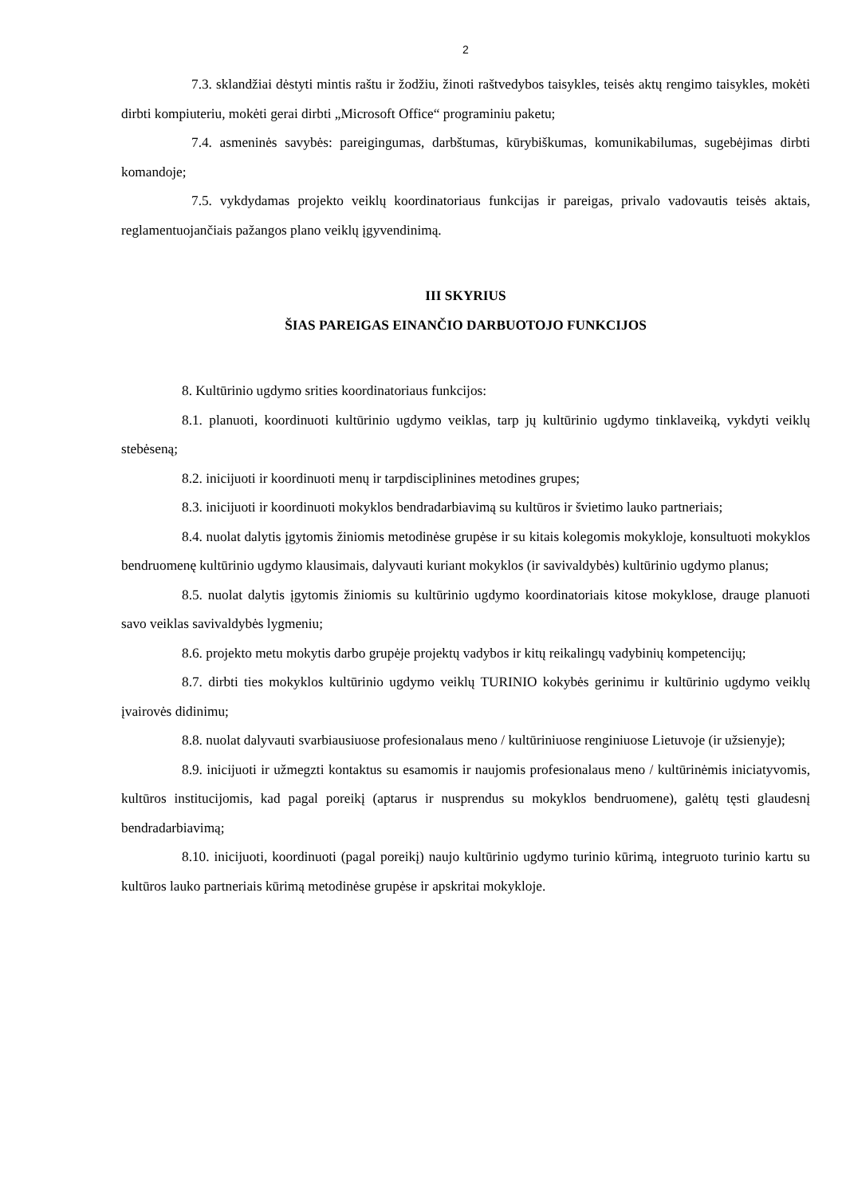2
7.3. sklandžiai dėstyti mintis raštu ir žodžiu, žinoti raštvedybos taisykles, teisės aktų rengimo taisykles, mokėti dirbti kompiuteriu, mokėti gerai dirbti „Microsoft Office“ programiniu paketu;
7.4. asmeninės savybės: pareigingumas, darbštumas, kūrybiškumas, komunikabilumas, sugebėjimas dirbti komandoje;
7.5. vykdydamas projekto veiklų koordinatoriaus funkcijas ir pareigas, privalo vadovautis teisės aktais, reglamentuojančiais pažangos plano veiklų įgyvendinimą.
III SKYRIUS
ŠIAS PAREIGAS EINANČIO DARBUOTOJO FUNKCIJOS
8. Kultūrinio ugdymo srities koordinatoriaus funkcijos:
8.1. planuoti, koordinuoti kultūrinio ugdymo veiklas, tarp jų kultūrinio ugdymo tinklaveiką, vykdyti veiklų stebėseną;
8.2. inicijuoti ir koordinuoti menų ir tarpdisciplinines metodines grupes;
8.3. inicijuoti ir koordinuoti mokyklos bendradarbiavimą su kultūros ir švietimo lauko partneriais;
8.4. nuolat dalytis įgytomis žiniomis metodinėse grupėse ir su kitais kolegomis mokykloje, konsultuoti mokyklos bendruomenę kultūrinio ugdymo klausimais, dalyvauti kuriant mokyklos (ir savivaldybės) kultūrinio ugdymo planus;
8.5. nuolat dalytis įgytomis žiniomis su kultūrinio ugdymo koordinatoriais kitose mokyklose, drauge planuoti savo veiklas savivaldybės lygmeniu;
8.6. projekto metu mokytis darbo grupėje projektų vadybos ir kitų reikalingų vadybinių kompetencijų;
8.7. dirbti ties mokyklos kultūrinio ugdymo veiklų TURINIO kokybės gerinimu ir kultūrinio ugdymo veiklų įvairovės didinimu;
8.8. nuolat dalyvauti svarbiausiuose profesionalaus meno / kultūriniuose renginiuose Lietuvoje (ir užsienyje);
8.9. inicijuoti ir užmegzti kontaktus su esamomis ir naujomis profesionalaus meno / kultūrinėmis iniciatyvomis, kultūros institucijomis, kad pagal poreikį (aptarus ir nusprendus su mokyklos bendruomene), galėtų tęsti glaudesnį bendradarbiavimą;
8.10. inicijuoti, koordinuoti (pagal poreikį) naujo kultūrinio ugdymo turinio kūrimą, integruoto turinio kartu su kultūros lauko partneriais kūrimą metodinėse grupėse ir apskritai mokykloje.